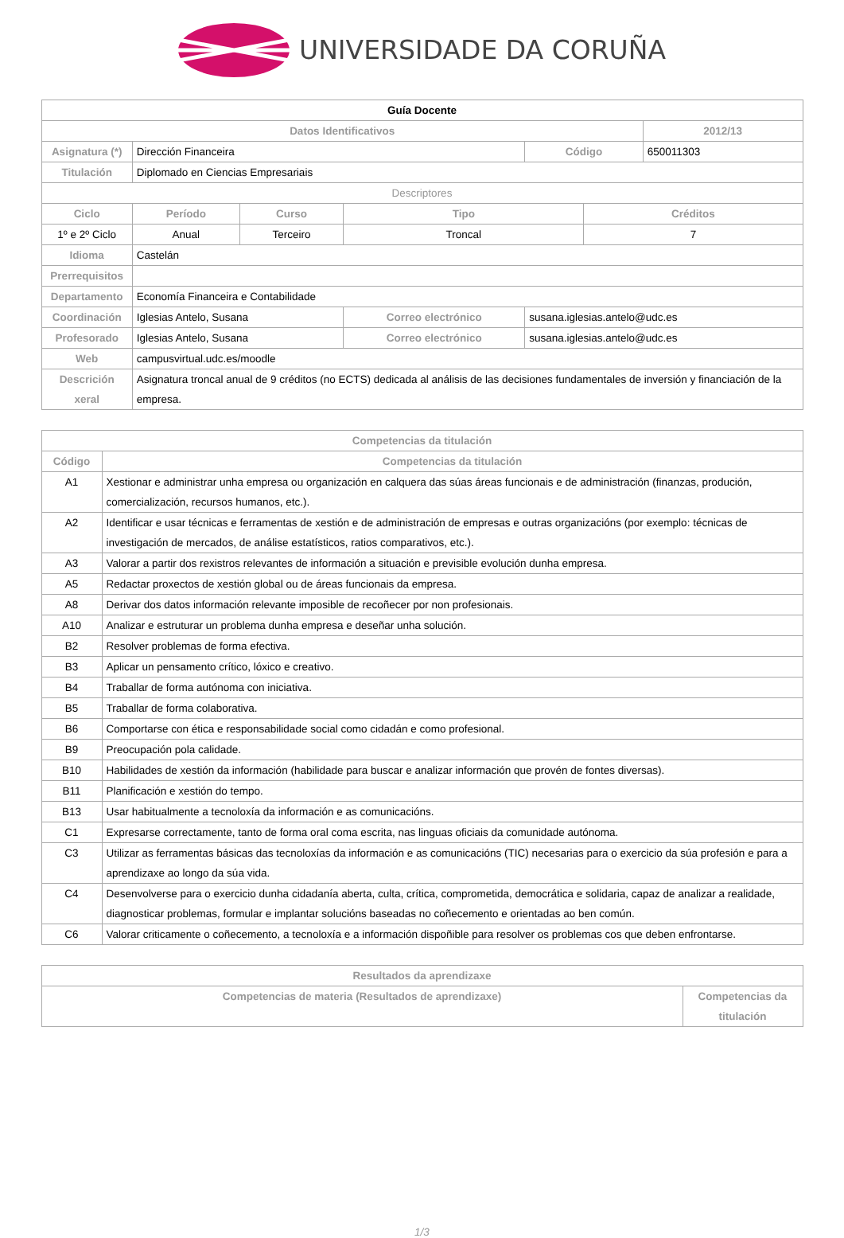UNIVERSIDADE DA CORUÑA
| Guía Docente | | | | | | | |
| --- | --- | --- | --- | --- | --- | --- | --- |
| Datos Identificativos | | | | | | | 2012/13 |
| Asignatura (*) | Dirección Financeira | | | | Código | | 650011303 |
| Titulación | Diplomado en Ciencias Empresariais | | | | | | |
| Descriptores | | | | | | | |
| Ciclo | | Período | Curso | Tipo | | Créditos | |
| 1º e 2º Ciclo | | Anual | Terceiro | Troncal | | 7 | |
| Idioma | Castelán | | | | | | |
| Prerrequisitos | | | | | | | |
| Departamento | Economía Financeira e Contabilidade | | | | | | |
| Coordinación | Iglesias Antelo, Susana | | | Correo electrónico | susana.iglesias.antelo@udc.es | | |
| Profesorado | Iglesias Antelo, Susana | | | Correo electrónico | susana.iglesias.antelo@udc.es | | |
| Web | campusvirtual.udc.es/moodle | | | | | | |
| Descrición xeral | Asignatura troncal anual de 9 créditos (no ECTS) dedicada al análisis de las decisiones fundamentales de inversión y financiación de la empresa. | | | | | | |
| Competencias da titulación | |
| --- | --- |
| Código | Competencias da titulación |
| A1 | Xestionar e administrar unha empresa ou organización en calquera das súas áreas funcionais e de administración (finanzas, produción, comercialización, recursos humanos, etc.). |
| A2 | Identificar e usar técnicas e ferramentas de xestión e de administración de empresas e outras organizacións (por exemplo: técnicas de investigación de mercados, de análise estatísticos, ratios comparativos, etc.). |
| A3 | Valorar a partir dos rexistros relevantes de información a situación e previsible evolución dunha empresa. |
| A5 | Redactar proxectos de xestión global ou de áreas funcionais da empresa. |
| A8 | Derivar dos datos información relevante imposible de recoñecer por non profesionais. |
| A10 | Analizar e estruturar un problema dunha empresa e deseñar unha solución. |
| B2 | Resolver problemas de forma efectiva. |
| B3 | Aplicar un pensamento crítico, lóxico e creativo. |
| B4 | Traballar de forma autónoma con iniciativa. |
| B5 | Traballar de forma colaborativa. |
| B6 | Comportarse con ética e responsabilidade social como cidadán e como profesional. |
| B9 | Preocupación pola calidade. |
| B10 | Habilidades de xestión da información (habilidade para buscar e analizar información que provén de fontes diversas). |
| B11 | Planificación e xestión do tempo. |
| B13 | Usar habitualmente a tecnoloxía da información e as comunicacións. |
| C1 | Expresarse correctamente, tanto de forma oral coma escrita, nas linguas oficiais da comunidade autónoma. |
| C3 | Utilizar as ferramentas básicas das tecnoloxías da información e as comunicacións (TIC) necesarias para o exercicio da súa profesión e para a aprendizaxe ao longo da súa vida. |
| C4 | Desenvolverse para o exercicio dunha cidadanía aberta, culta, crítica, comprometida, democrática e solidaria, capaz de analizar a realidade, diagnosticar problemas, formular e implantar solucións baseadas no coñecemento e orientadas ao ben común. |
| C6 | Valorar criticamente o coñecemento, a tecnoloxía e a información dispoñible para resolver os problemas cos que deben enfrontarse. |
| Resultados da aprendizaxe | |
| --- | --- |
| Competencias de materia (Resultados de aprendizaxe) | Competencias da titulación |
1/3